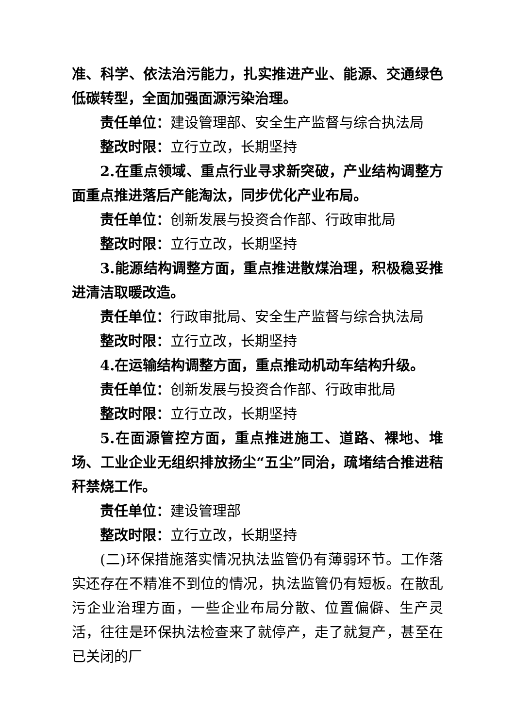准、科学、依法治污能力，扎实推进产业、能源、交通绿色低碳转型，全面加强面源污染治理。
责任单位：建设管理部、安全生产监督与综合执法局
整改时限：立行立改，长期坚持
2.在重点领域、重点行业寻求新突破，产业结构调整方面重点推进落后产能淘汰，同步优化产业布局。
责任单位：创新发展与投资合作部、行政审批局
整改时限：立行立改，长期坚持
3.能源结构调整方面，重点推进散煤治理，积极稳妥推进清洁取暖改造。
责任单位：行政审批局、安全生产监督与综合执法局
整改时限：立行立改，长期坚持
4.在运输结构调整方面，重点推动机动车结构升级。
责任单位：创新发展与投资合作部、行政审批局
整改时限：立行立改，长期坚持
5.在面源管控方面，重点推进施工、道路、裸地、堆场、工业企业无组织排放扬尘“五尘”同治，疏堵结合推进秸秆禁烧工作。
责任单位：建设管理部
整改时限：立行立改，长期坚持
(二)环保措施落实情况执法监管仍有薄弱环节。工作落实还存在不精准不到位的情况，执法监管仍有短板。在散乱污企业治理方面，一些企业布局分散、位置偏僻、生产灵活，往往是环保执法检查来了就停产，走了就复产，甚至在已关闭的厂